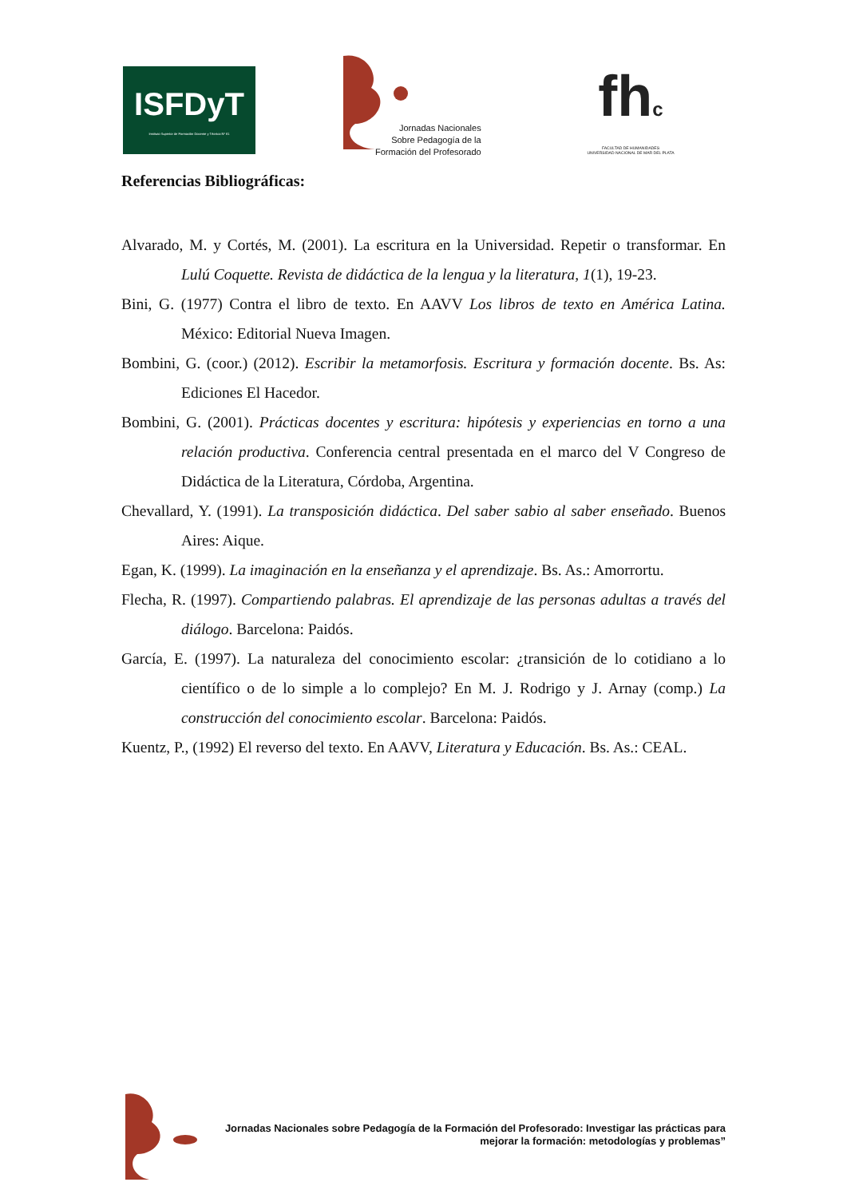ISFDyT
Instituto Superior de Formación Docente y Técnica Nº 81
Jornadas Nacionales
Sobre Pedagogía de la
Formación del Profesorado
fhc
FACULTAD DE HUMANIDADES
UNIVERSIDAD NACIONAL DE MAR DEL PLATA
Referencias Bibliográficas:
Alvarado, M. y Cortés, M. (2001). La escritura en la Universidad. Repetir o transformar. En Lulú Coquette. Revista de didáctica de la lengua y la literatura, 1(1), 19-23.
Bini, G. (1977) Contra el libro de texto. En AAVV Los libros de texto en América Latina. México: Editorial Nueva Imagen.
Bombini, G. (coor.) (2012). Escribir la metamorfosis. Escritura y formación docente. Bs. As: Ediciones El Hacedor.
Bombini, G. (2001). Prácticas docentes y escritura: hipótesis y experiencias en torno a una relación productiva. Conferencia central presentada en el marco del V Congreso de Didáctica de la Literatura, Córdoba, Argentina.
Chevallard, Y. (1991). La transposición didáctica. Del saber sabio al saber enseñado. Buenos Aires: Aique.
Egan, K. (1999). La imaginación en la enseñanza y el aprendizaje. Bs. As.: Amorrortu.
Flecha, R. (1997). Compartiendo palabras. El aprendizaje de las personas adultas a través del diálogo. Barcelona: Paidós.
García, E. (1997). La naturaleza del conocimiento escolar: ¿transición de lo cotidiano a lo científico o de lo simple a lo complejo? En M. J. Rodrigo y J. Arnay (comp.) La construcción del conocimiento escolar. Barcelona: Paidós.
Kuentz, P., (1992) El reverso del texto. En AAVV, Literatura y Educación. Bs. As.: CEAL.
Jornadas Nacionales sobre Pedagogía de la Formación del Profesorado: Investigar las prácticas para
mejorar la formación: metodologías y problemas”